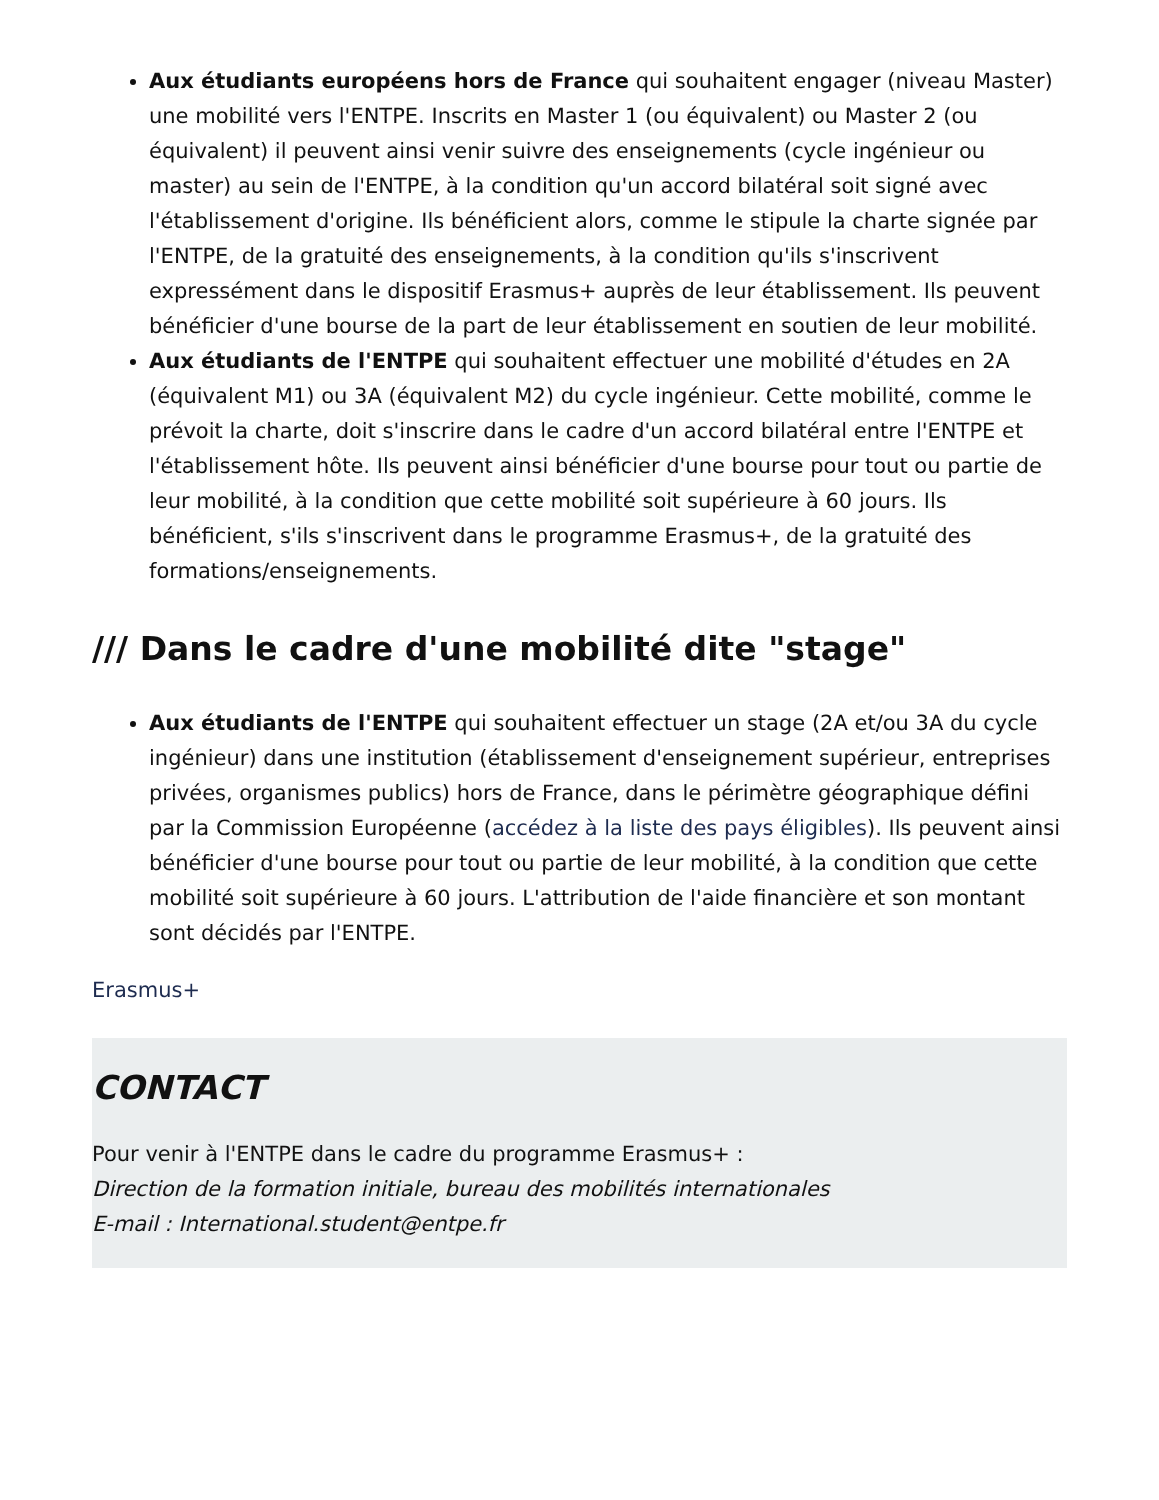Aux étudiants européens hors de France qui souhaitent engager (niveau Master) une mobilité vers l'ENTPE. Inscrits en Master 1 (ou équivalent) ou Master 2 (ou équivalent) il peuvent ainsi venir suivre des enseignements (cycle ingénieur ou master) au sein de l'ENTPE, à la condition qu'un accord bilatéral soit signé avec l'établissement d'origine. Ils bénéficient alors, comme le stipule la charte signée par l'ENTPE, de la gratuité des enseignements, à la condition qu'ils s'inscrivent expressément dans le dispositif Erasmus+ auprès de leur établissement. Ils peuvent bénéficier d'une bourse de la part de leur établissement en soutien de leur mobilité.
Aux étudiants de l'ENTPE qui souhaitent effectuer une mobilité d'études en 2A (équivalent M1) ou 3A (équivalent M2) du cycle ingénieur. Cette mobilité, comme le prévoit la charte, doit s'inscrire dans le cadre d'un accord bilatéral entre l'ENTPE et l'établissement hôte. Ils peuvent ainsi bénéficier d'une bourse pour tout ou partie de leur mobilité, à la condition que cette mobilité soit supérieure à 60 jours. Ils bénéficient, s'ils s'inscrivent dans le programme Erasmus+, de la gratuité des formations/enseignements.
/// Dans le cadre d'une mobilité dite "stage"
Aux étudiants de l'ENTPE qui souhaitent effectuer un stage (2A et/ou 3A du cycle ingénieur) dans une institution (établissement d'enseignement supérieur, entreprises privées, organismes publics) hors de France, dans le périmètre géographique défini par la Commission Européenne (accédez à la liste des pays éligibles). Ils peuvent ainsi bénéficier d'une bourse pour tout ou partie de leur mobilité, à la condition que cette mobilité soit supérieure à 60 jours. L'attribution de l'aide financière et son montant sont décidés par l'ENTPE.
Erasmus+
CONTACT
Pour venir à l'ENTPE dans le cadre du programme Erasmus+ :
Direction de la formation initiale, bureau des mobilités internationales
E-mail : International.student@entpe.fr